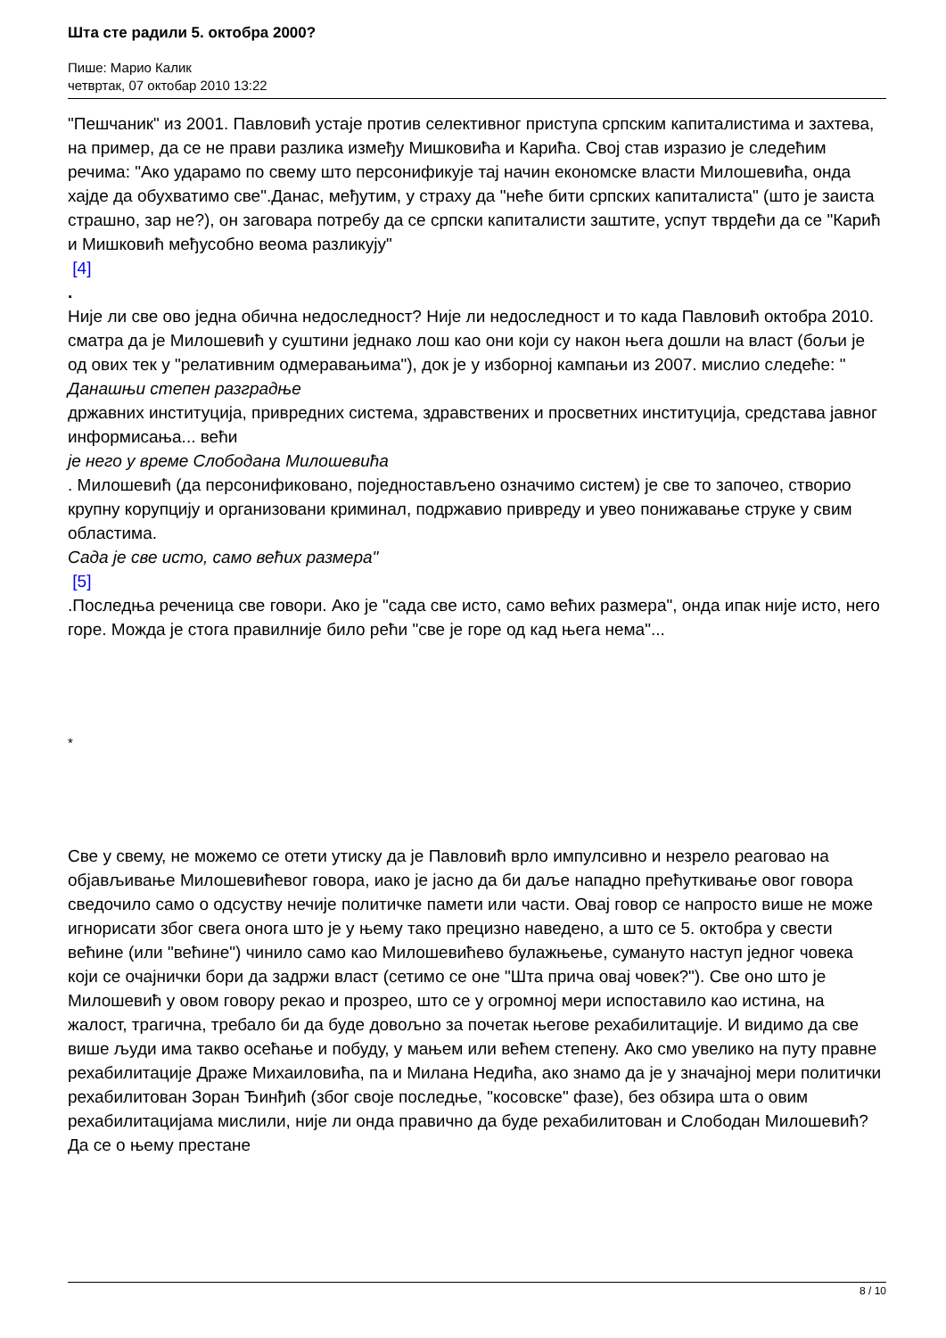Шта сте радили 5. октобра 2000?
Пише: Марио Калик
четвртак, 07 октобар 2010 13:22
"Пешчаник" из 2001. Павловић устаје против селективног приступа српским капиталистима и захтева, на пример, да се не прави разлика између Мишковића и Карића. Свој став изразио је следећим речима: "Ако ударамо по свему што персонификује тај начин економске власти Милошевића, онда хајде да обухватимо све".Данас, међутим, у страху да "неће бити српских капиталиста" (што је заиста страшно, зар не?), он заговара потребу да се српски капиталисти заштите, успут тврдећи да се "Карић и Мишковић међусобно веома разликују"
[4]
.
Није ли све ово једна обична недоследност? Није ли недоследност и то када Павловић октобра 2010. сматра да је Милошевић у суштини једнако лош као они који су након њега дошли на власт (бољи је од ових тек у "релативним одмеравањима"), док је у изборној кампањи из 2007. мислио следеће: "
Данашњи степен разградње
државних институција, привредних система, здравствених и просветних институција, средстава јавног информисања... већи
је него у време Слободана Милошевића
. Милошевић (да персонификовано, поједностављено означимо систем) је све то започео, створио крупну корупцију и организовани криминал, подржавио привреду и увео понижавање струке у свим областима.
Сада је све исто, само већих размера"
[5]
.Последња реченица све говори. Ако је "сада све исто, само већих размера", онда ипак није исто, него горе. Можда је стога правилније било рећи "све је горе од кад њега нема"...
*
Све у свему, не можемо се отети утиску да је Павловић врло импулсивно и незрело реаговао на објављивање Милошевићевог говора, иако је јасно да би даље нападно прећуткивање овог говора сведочило само о одсуству нечије политичке памети или части. Овај говор се напросто више не може игнорисати због свега онога што је у њему тако прецизно наведено, а што се 5. октобра у свести већине (или "већине") чинило само као Милошевићево булажњење, сумануто наступ једног човека који се очајнички бори да задржи власт (сетимо се оне "Шта прича овај човек?"). Све оно што је Милошевић у овом говору рекао и прозрео, што се у огромној мери испоставило као истина, на жалост, трагична, требало би да буде довољно за почетак његове рехабилитације. И видимо да све више људи има такво осећање и побуду, у мањем или већем степену. Ако смо увелико на путу правне рехабилитације Драже Михаиловића, па и Милана Недића, ако знамо да је у значајној мери политички рехабилитован Зоран Ђинђић (због своје последње, "косовске" фазе), без обзира шта о овим рехабилитацијама мислили, није ли онда правично да буде рехабилитован и Слободан Милошевић? Да се о њему престане
8 / 10